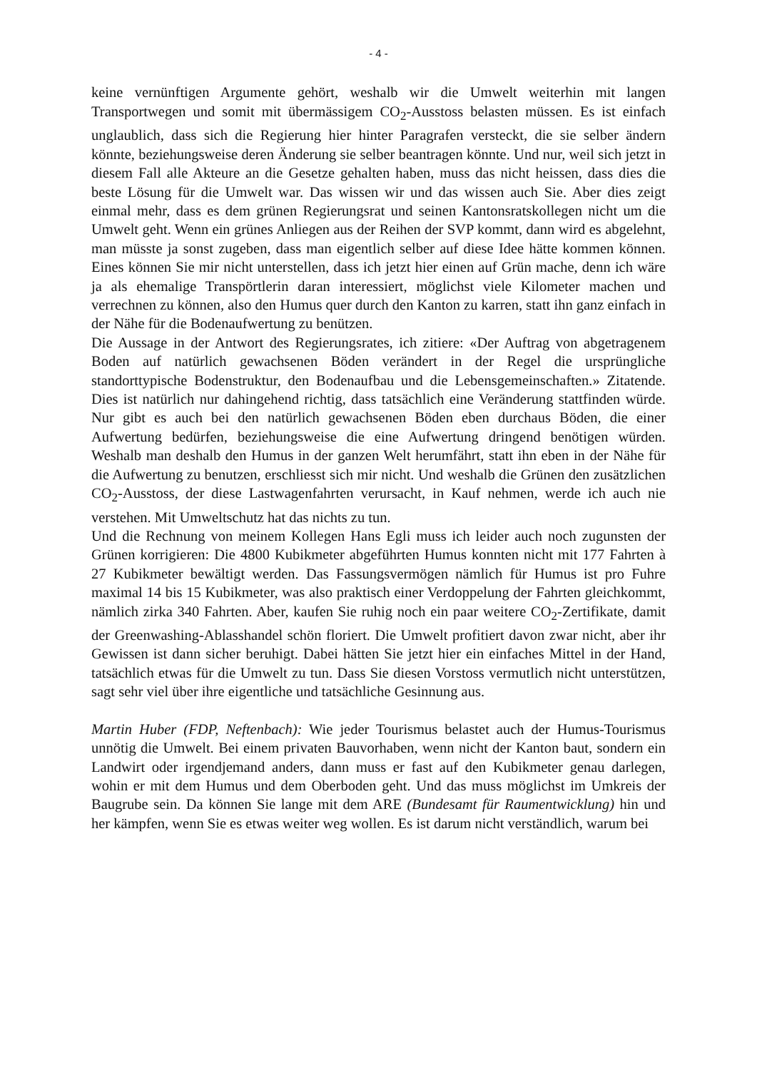- 4 -
keine vernünftigen Argumente gehört, weshalb wir die Umwelt weiterhin mit langen Transportwegen und somit mit übermässigem CO<sub>2</sub>-Ausstoss belasten müssen. Es ist einfach unglaublich, dass sich die Regierung hier hinter Paragrafen versteckt, die sie selber ändern könnte, beziehungsweise deren Änderung sie selber beantragen könnte. Und nur, weil sich jetzt in diesem Fall alle Akteure an die Gesetze gehalten haben, muss das nicht heissen, dass dies die beste Lösung für die Umwelt war. Das wissen wir und das wissen auch Sie. Aber dies zeigt einmal mehr, dass es dem grünen Regierungsrat und seinen Kantonsratskollegen nicht um die Umwelt geht. Wenn ein grünes Anliegen aus der Reihen der SVP kommt, dann wird es abgelehnt, man müsste ja sonst zugeben, dass man eigentlich selber auf diese Idee hätte kommen können. Eines können Sie mir nicht unterstellen, dass ich jetzt hier einen auf Grün mache, denn ich wäre ja als ehemalige Transpörtlerin daran interessiert, möglichst viele Kilometer machen und verrechnen zu können, also den Humus quer durch den Kanton zu karren, statt ihn ganz einfach in der Nähe für die Bodenaufwertung zu benützen.
Die Aussage in der Antwort des Regierungsrates, ich zitiere: «Der Auftrag von abgetragenem Boden auf natürlich gewachsenen Böden verändert in der Regel die ursprüngliche standorttypische Bodenstruktur, den Bodenaufbau und die Lebensgemeinschaften.» Zitatende. Dies ist natürlich nur dahingehend richtig, dass tatsächlich eine Veränderung stattfinden würde. Nur gibt es auch bei den natürlich gewachsenen Böden eben durchaus Böden, die einer Aufwertung bedürfen, beziehungsweise die eine Aufwertung dringend benötigen würden. Weshalb man deshalb den Humus in der ganzen Welt herumfährt, statt ihn eben in der Nähe für die Aufwertung zu benutzen, erschliesst sich mir nicht. Und weshalb die Grünen den zusätzlichen CO<sub>2</sub>-Ausstoss, der diese Lastwagenfahrten verursacht, in Kauf nehmen, werde ich auch nie verstehen. Mit Umweltschutz hat das nichts zu tun.
Und die Rechnung von meinem Kollegen Hans Egli muss ich leider auch noch zugunsten der Grünen korrigieren: Die 4800 Kubikmeter abgeführten Humus konnten nicht mit 177 Fahrten à 27 Kubikmeter bewältigt werden. Das Fassungsvermögen nämlich für Humus ist pro Fuhre maximal 14 bis 15 Kubikmeter, was also praktisch einer Verdoppelung der Fahrten gleichkommt, nämlich zirka 340 Fahrten. Aber, kaufen Sie ruhig noch ein paar weitere CO<sub>2</sub>-Zertifikate, damit der Greenwashing-Ablasshandel schön floriert. Die Umwelt profitiert davon zwar nicht, aber ihr Gewissen ist dann sicher beruhigt. Dabei hätten Sie jetzt hier ein einfaches Mittel in der Hand, tatsächlich etwas für die Umwelt zu tun. Dass Sie diesen Vorstoss vermutlich nicht unterstützen, sagt sehr viel über ihre eigentliche und tatsächliche Gesinnung aus.
Martin Huber (FDP, Neftenbach): Wie jeder Tourismus belastet auch der Humus-Tourismus unnötig die Umwelt. Bei einem privaten Bauvorhaben, wenn nicht der Kanton baut, sondern ein Landwirt oder irgendjemand anders, dann muss er fast auf den Kubikmeter genau darlegen, wohin er mit dem Humus und dem Oberboden geht. Und das muss möglichst im Umkreis der Baugrube sein. Da können Sie lange mit dem ARE (Bundesamt für Raumentwicklung) hin und her kämpfen, wenn Sie es etwas weiter weg wollen. Es ist darum nicht verständlich, warum bei